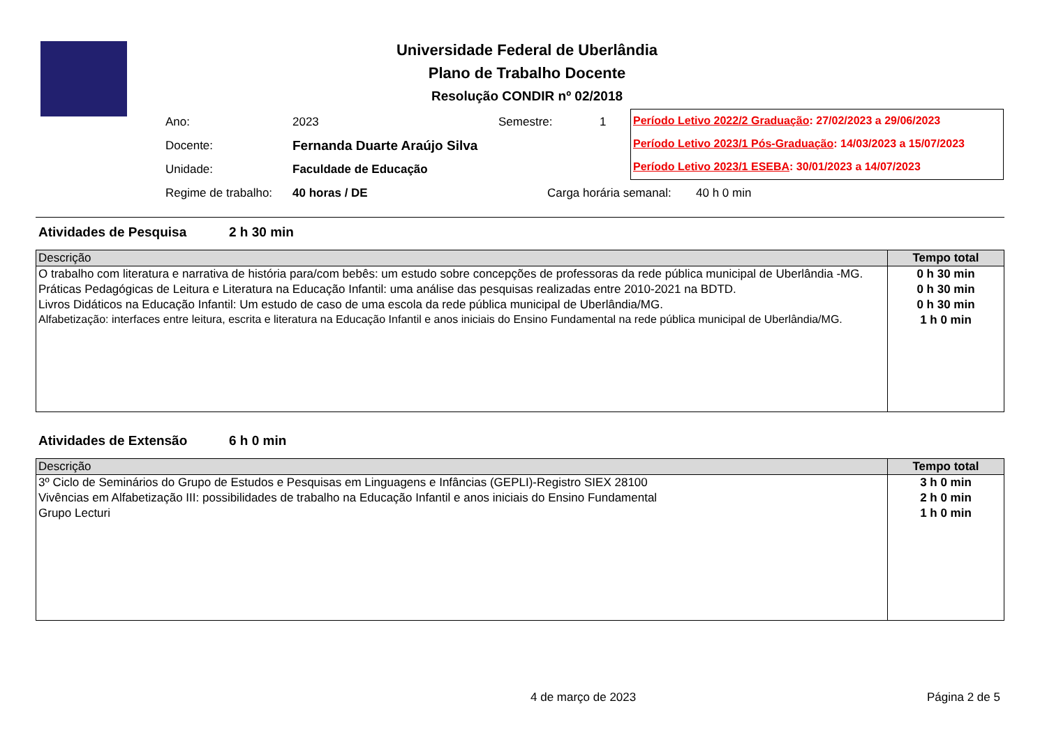Universidade Federal de Uberlândia
Plano de Trabalho Docente
Resolução CONDIR nº 02/2018
Ano: 2023 Semestre: 1
Docente: Fernanda Duarte Araújo Silva
Unidade: Faculdade de Educação
Regime de trabalho: 40 horas / DE Carga horária semanal: 40 h 0 min
Período Letivo 2022/2 Graduação: 27/02/2023 a 29/06/2023
Período Letivo 2023/1 Pós-Graduação: 14/03/2023 a 15/07/2023
Período Letivo 2023/1 ESEBA: 30/01/2023 a 14/07/2023
Atividades de Pesquisa 2 h 30 min
| Descrição | Tempo total |
| --- | --- |
| O trabalho com literatura e narrativa de história para/com bebês: um estudo sobre concepções de professoras da rede pública municipal de Uberlândia -MG. | 0 h 30 min |
| Práticas Pedagógicas de Leitura e Literatura na Educação Infantil: uma análise das pesquisas realizadas entre 2010-2021 na BDTD. | 0 h 30 min |
| Livros Didáticos na Educação Infantil: Um estudo de caso de uma escola da rede pública municipal de Uberlândia/MG. | 0 h 30 min |
| Alfabetização: interfaces entre leitura, escrita e literatura na Educação Infantil e anos iniciais do Ensino Fundamental na rede pública municipal de Uberlândia/MG. | 1 h 0 min |
Atividades de Extensão 6 h 0 min
| Descrição | Tempo total |
| --- | --- |
| 3º Ciclo de Seminários do Grupo de Estudos e Pesquisas em Linguagens e Infâncias (GEPLI)-Registro SIEX 28100 | 3 h 0 min |
| Vivências em Alfabetização III: possibilidades de trabalho na Educação Infantil e anos iniciais do Ensino Fundamental | 2 h 0 min |
| Grupo Lecturi | 1 h 0 min |
4 de março de 2023 Página 2 de 5